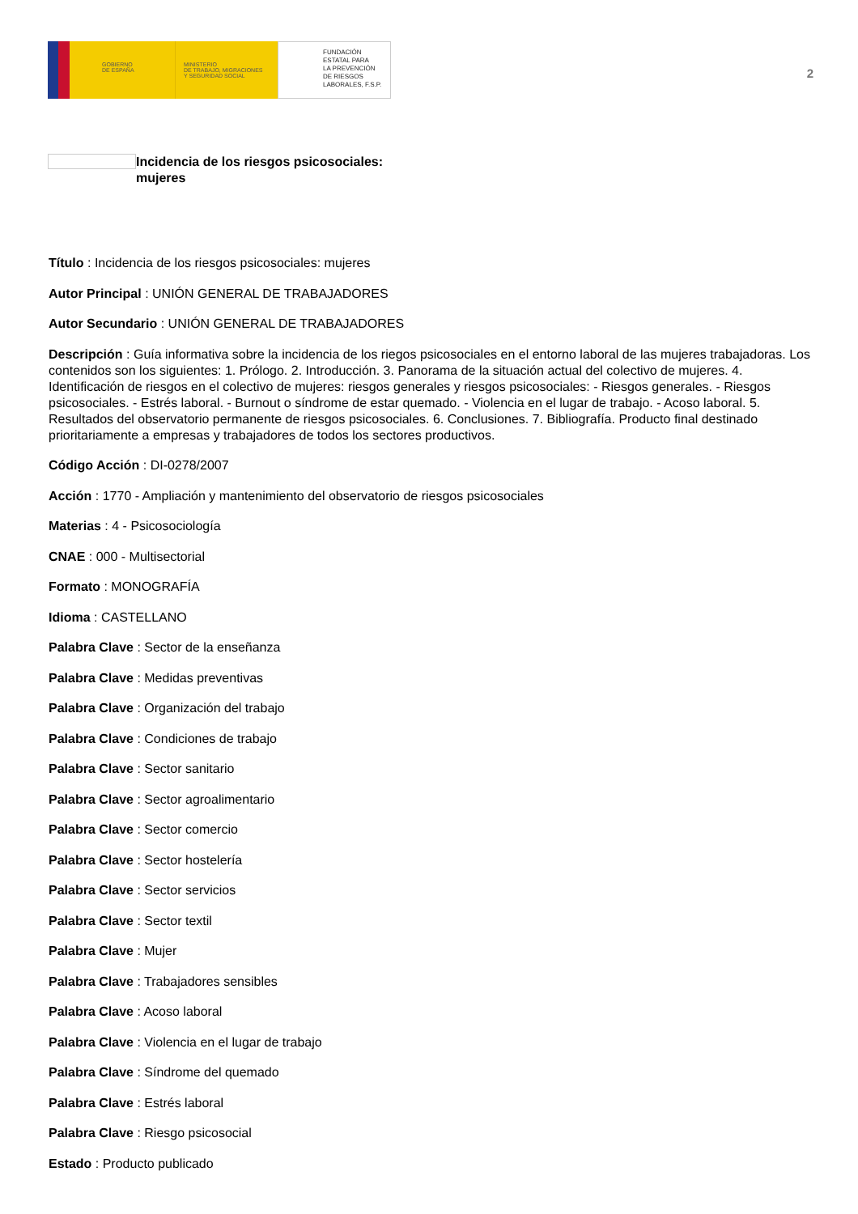GOBIERNO
DE ESPAÑA
MINISTERIO
DE TRABAJO, MIGRACIONES
Y SEGURIDAD SOCIAL
FUNDACIÓN
ESTATAL PARA
LA PREVENCIÓN
DE RIESGOS
LABORALES, F.S.P.
2
Incidencia de los riesgos psicosociales:
mujeres
Título : Incidencia de los riesgos psicosociales: mujeres
Autor Principal : UNIÓN GENERAL DE TRABAJADORES
Autor Secundario : UNIÓN GENERAL DE TRABAJADORES
Descripción : Guía informativa sobre la incidencia de los riegos psicosociales en el entorno laboral de las mujeres trabajadoras. Los contenidos son los siguientes: 1. Prólogo. 2. Introducción. 3. Panorama de la situación actual del colectivo de mujeres. 4. Identificación de riesgos en el colectivo de mujeres: riesgos generales y riesgos psicosociales: - Riesgos generales. - Riesgos psicosociales. - Estrés laboral. - Burnout o síndrome de estar quemado. - Violencia en el lugar de trabajo. - Acoso laboral. 5. Resultados del observatorio permanente de riesgos psicosociales. 6. Conclusiones. 7. Bibliografía. Producto final destinado prioritariamente a empresas y trabajadores de todos los sectores productivos.
Código Acción : DI-0278/2007
Acción : 1770 - Ampliación y mantenimiento del observatorio de riesgos psicosociales
Materias : 4 - Psicosociología
CNAE : 000 - Multisectorial
Formato : MONOGRAFÍA
Idioma : CASTELLANO
Palabra Clave : Sector de la enseñanza
Palabra Clave : Medidas preventivas
Palabra Clave : Organización del trabajo
Palabra Clave : Condiciones de trabajo
Palabra Clave : Sector sanitario
Palabra Clave : Sector agroalimentario
Palabra Clave : Sector comercio
Palabra Clave : Sector hostelería
Palabra Clave : Sector servicios
Palabra Clave : Sector textil
Palabra Clave : Mujer
Palabra Clave : Trabajadores sensibles
Palabra Clave : Acoso laboral
Palabra Clave : Violencia en el lugar de trabajo
Palabra Clave : Síndrome del quemado
Palabra Clave : Estrés laboral
Palabra Clave : Riesgo psicosocial
Estado : Producto publicado